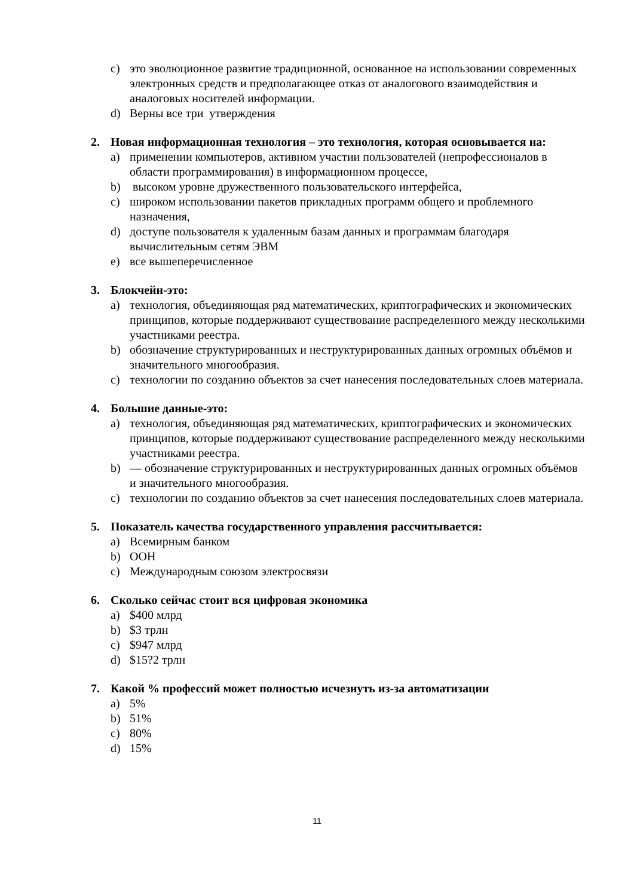c) это эволюционное развитие традиционной, основанное на использовании современных электронных средств и предполагающее отказ от аналогового взаимодействия и аналоговых носителей информации.
d) Верны все три утверждения
2. Новая информационная технология – это технология, которая основывается на:
a) применении компьютеров, активном участии пользователей (непрофессионалов в области программирования) в информационном процессе,
b) высоком уровне дружественного пользовательского интерфейса,
c) широком использовании пакетов прикладных программ общего и проблемного назначения,
d) доступе пользователя к удаленным базам данных и программам благодаря вычислительным сетям ЭВМ
e) все вышеперечисленное
3. Блокчейн-это:
a) технология, объединяющая ряд математических, криптографических и экономических принципов, которые поддерживают существование распределенного между несколькими участниками реестра.
b) обозначение структурированных и неструктурированных данных огромных объёмов и значительного многообразия.
c) технологии по созданию объектов за счет нанесения последовательных слоев материала.
4. Большие данные-это:
a) технология, объединяющая ряд математических, криптографических и экономических принципов, которые поддерживают существование распределенного между несколькими участниками реестра.
b) — обозначение структурированных и неструктурированных данных огромных объёмов и значительного многообразия.
c) технологии по созданию объектов за счет нанесения последовательных слоев материала.
5. Показатель качества государственного управления рассчитывается:
a) Всемирным банком
b) ООН
c) Международным союзом электросвязи
6. Сколько сейчас стоит вся цифровая экономика
a) $400 млрд
b) $3 трлн
c) $947 млрд
d) $15?2 трлн
7. Какой % профессий может полностью исчезнуть из-за автоматизации
a) 5%
b) 51%
c) 80%
d) 15%
11